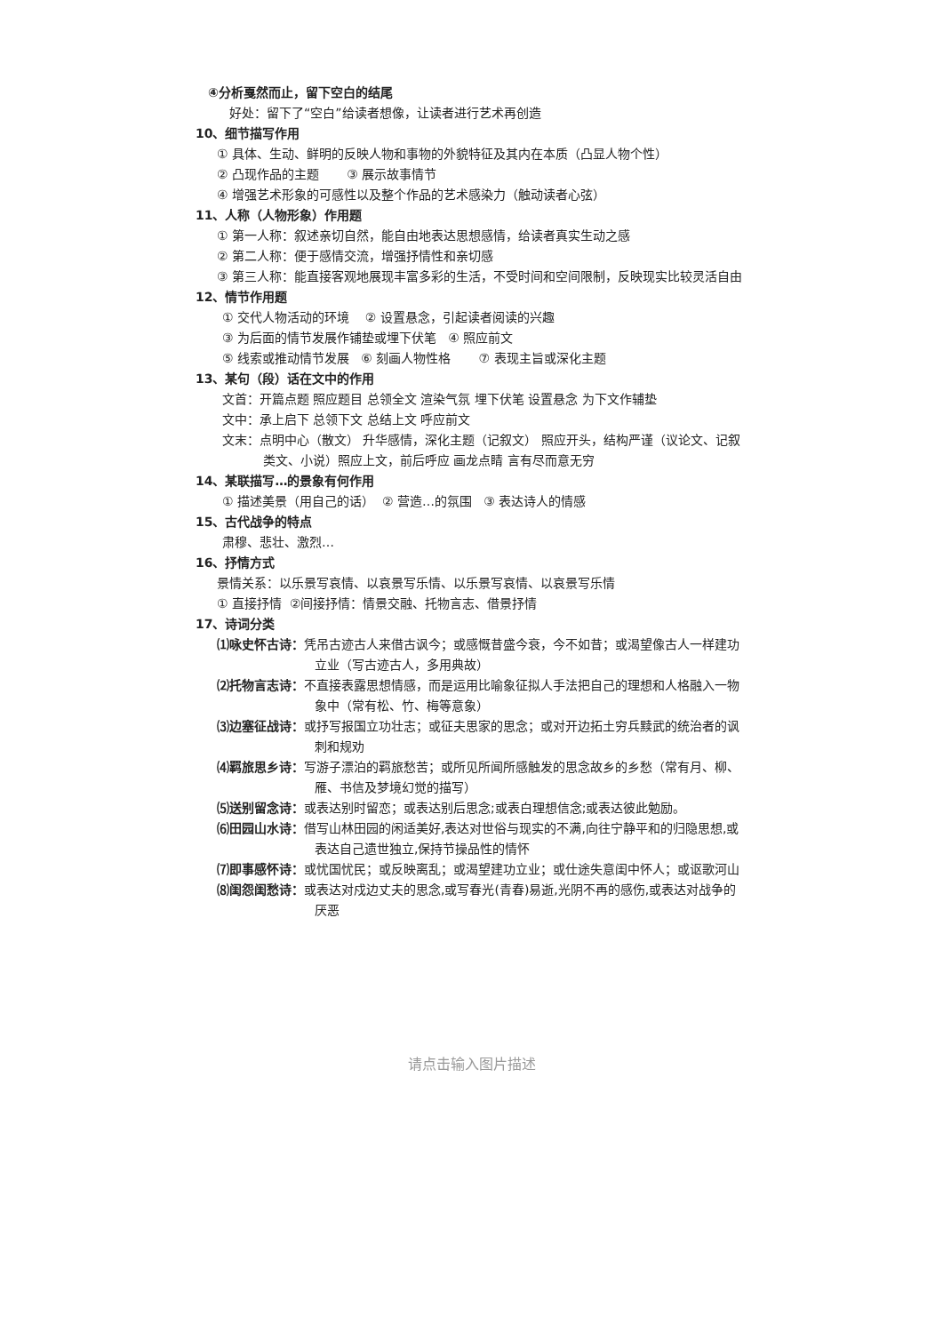④分析戛然而止，留下空白的结尾
好处：留下了“空白”给读者想像，让读者进行艺术再创造
10、细节描写作用
① 具体、生动、鲜明的反映人物和事物的外貌特征及其内在本质（凸显人物个性）
② 凸现作品的主题 ③ 展示故事情节
④ 增强艺术形象的可感性以及整个作品的艺术感染力（触动读者心弦）
11、人称（人物形象）作用题
① 第一人称：叙述亲切自然，能自由地表达思想感情，给读者真实生动之感
② 第二人称：便于感情交流，增强抒情性和亲切感
③ 第三人称：能直接客观地展现丰富多彩的生活，不受时间和空间限制，反映现实比较灵活自由
12、情节作用题
① 交代人物活动的环境 ② 设置悬念，引起读者阅读的兴趣
③ 为后面的情节发展作铺垫或埋下伏笔 ④ 照应前文
⑤ 线索或推动情节发展 ⑥ 刻画人物性格 ⑦ 表现主旨或深化主题
13、某句（段）话在文中的作用
文首：开篇点题 照应题目 总领全文 渲染气氛 埋下伏笔 设置悬念 为下文作辅垫
文中：承上启下 总领下文 总结上文 呼应前文
文末：点明中心（散文） 升华感情，深化主题（记叙文） 照应开头，结构严谨（议论文、记叙类文、小说）照应上文，前后呼应 画龙点睛 言有尽而意无穷
14、某联描写…的景象有何作用
① 描述美景（用自己的话） ② 营造…的氛围 ③ 表达诗人的情感
15、古代战争的特点
肃穆、悲壮、激烈…
16、抒情方式
景情关系：以乐景写哀情、以哀景写乐情、以乐景写哀情、以哀景写乐情
① 直接抒情 ②间接抒情：情景交融、托物言志、借景抒情
17、诗词分类
⑴咏史怀古诗：凭吊古迹古人来借古讽今；或感慨昔盛今衰，今不如昔；或渴望像古人一样建功立业（写古迹古人，多用典故）
⑵托物言志诗：不直接表露思想情感，而是运用比喻象征拟人手法把自己的理想和人格融入一物象中（常有松、竹、梅等意象）
⑶边塞征战诗：或抒写报国立功壮志；或征夫思家的思念；或对开边拓土穷兵黩武的统治者的讽刺和规劝
⑷羁旅思乡诗：写游子漂泊的羁旅愁苦；或所见所闻所感触发的思念故乡的乡愁（常有月、柳、雁、书信及梦境幻觉的描写）
⑸送别留念诗：或表达别时留恋；或表达别后思念;或表白理想信念;或表达彼此勉励。
⑹田园山水诗：借写山林田园的闲适美好,表达对世俗与现实的不满,向往宁静平和的归隐思想,或表达自己遗世独立,保持节操品性的情怀
⑺即事感怀诗：或忧国忧民；或反映离乱；或渴望建功立业；或仕途失意闺中怀人；或讴歌河山
⑻闺怨闺愁诗：或表达对戍边丈夫的思念,或写春光(青春)易逝,光阴不再的感伤,或表达对战争的厌恶
请点击输入图片描述